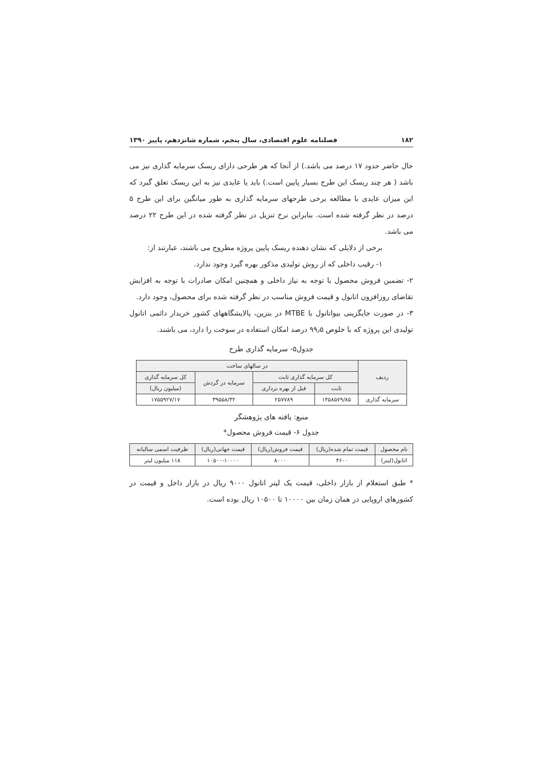۱۸۲ فصلنامه علوم اقتصادی، سال پنجم، شماره شانزدهم، پاییز ۱۳۹۰
حال حاضر حدود ۱۷ درصد می باشد.) از آنجا که هر طرحی دارای ریسک سرمایه گذاری نیز می باشد ( هر چند ریسک این طرح بسیار پایین است.) باید یا عایدی نیز به این ریسک تعلق گیرد که این میزان عایدی با مطالعه برخی طرحهای سرمایه گذاری به طور میانگین برای این طرح ۵ درصد در نظر گرفته شده است. بنابراین نرخ تنزیل در نظر گرفته شده در این طرح ۲۲ درصد می باشد.
برخی از دلایلی که نشان دهنده ریسک پایین پروژه مطروح می باشند، عبارتند از:
۱- رقیب داخلی که از روش تولیدی مذکور بهره گیرد وجود ندارد.
۲- تضمین فروش محصول با توجه به نیاز داخلی و همچنین امکان صادرات با توجه به افزایش تقاضای روزافزون اتانول و قیمت فروش مناسب در نظر گرفته شده برای محصول، وجود دارد.
۳- در صورت جایگزینی بیواتانول با MTBE در بنزین، پالایشگاههای کشور خریدار دائمی اتانول تولیدی این پروژه که با خلوص ۹۹٫۵ درصد امکان استفاده در سوخت را دارد، می باشند.
جدول۵- سرمایه گذاری طرح
| ردیف | در سالهای ساخت | | | |
| --- | --- | --- | --- | --- |
| | کل سرمایه گذاری ثابت | | سرمایه در گردش | کل سرمایه گذاری |
| | ثابت | قبل از بهره برداری | | (میلیون ریال) |
| سرمایه گذاری | ۱۴۵۸۵۷۹/۸۵ | ۲۵۷۷۸۹ | ۳۹۵۵۸/۳۲ | ۱۷۵۵۹۲۷/۱۷ |
منبع: یافته های پژوهشگر
جدول ۶- قیمت فروش محصول*
| نام محصول | قیمت تمام شده(ریال) | قیمت فروش(ریال) | قیمت جهانی(ریال) | ظرفیت اسمی سالیانه |
| --- | --- | --- | --- | --- |
| اتانول(لیتر) | ۴۶۰۰ | ۸۰۰۰ | ۱۰۵۰۰-۱۰۰۰۰ | ۱۱۸ میلیون لیتر |
* طبق استعلام از بازار داخلی، قیمت یک لیتر اتانول ۹۰۰۰ ریال در بازار داخل و قیمت در کشورهای اروپایی در همان زمان بین ۱۰۰۰۰ تا ۱۰۵۰۰ ریال بوده است.